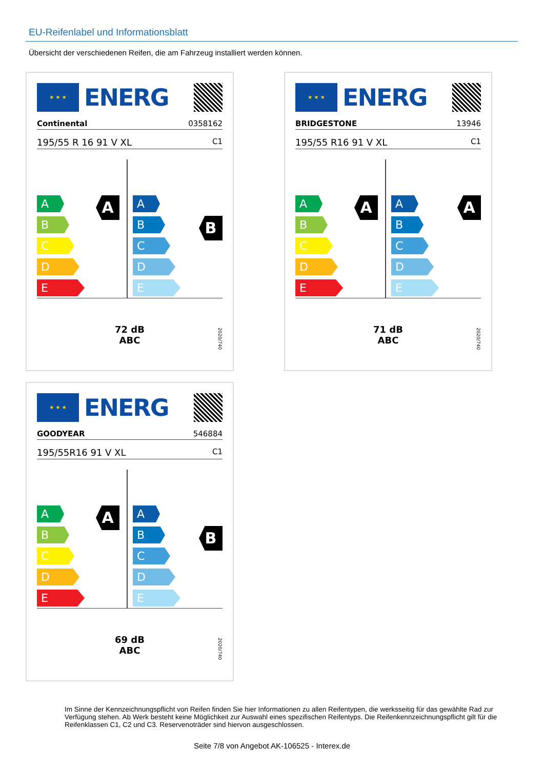EU-Reifenlabel und Informationsblatt
Übersicht der verschiedenen Reifen, die am Fahrzeug installiert werden können.
★ ★ ★
ENERG
Continental 0358162
195/55 R 16 91 V XL C1
A
A
B
C
D
E
B
A
B
C
D
E
72 dB
ABC
2020/740
★ ★ ★
ENERG
BRIDGESTONE 13946
195/55 R16 91 V XL C1
A
A
B
C
D
E
A
A
B
C
D
E
71 dB
ABC
2020/740
★ ★ ★
ENERG
GOODYEAR 546884
195/55R16 91 V XL C1
A
A
B
C
D
E
B
A
B
C
D
E
69 dB
ABC
2020/740
Im Sinne der Kennzeichnungspflicht von Reifen finden Sie hier Informationen zu allen Reifentypen, die werksseitig für das gewählte Rad zur Verfügung stehen. Ab Werk besteht keine Möglichkeit zur Auswahl eines spezifischen Reifentyps. Die Reifenkennzeichnungspflicht gilt für die Reifenklassen C1, C2 und C3. Reservenoträder sind hiervon ausgeschlossen.
Seite 7/8 von Angebot AK-106525 - Interex.de